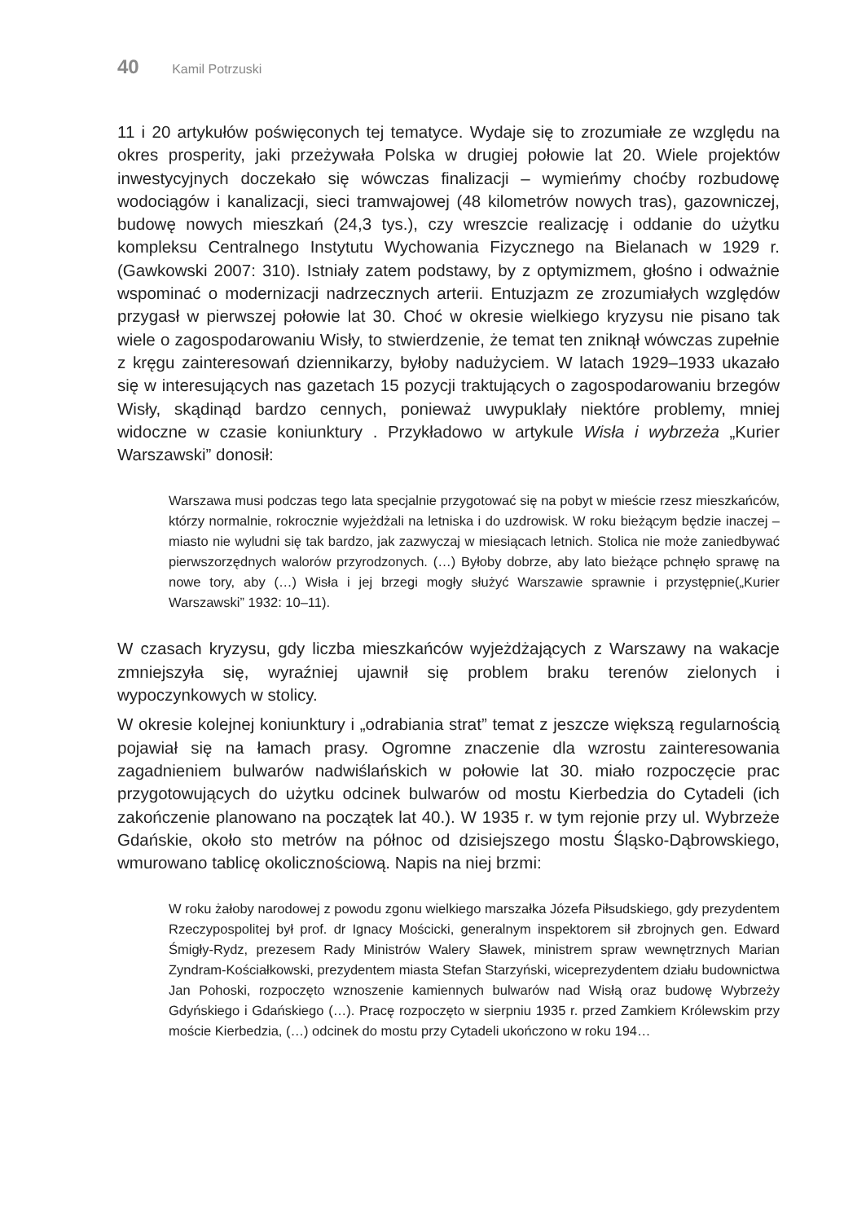40 Kamil Potrzuski
11 i 20 artykułów poświęconych tej tematyce. Wydaje się to zrozumiałe ze względu na okres prosperity, jaki przeżywała Polska w drugiej połowie lat 20. Wiele projektów inwestycyjnych doczekało się wówczas finalizacji – wymieńmy choćby rozbudowę wodociągów i kanalizacji, sieci tramwajowej (48 kilometrów nowych tras), gazowniczej, budowę nowych mieszkań (24,3 tys.), czy wreszcie realizację i oddanie do użytku kompleksu Centralnego Instytutu Wychowania Fizycznego na Bielanach w 1929 r. (Gawkowski 2007: 310). Istniały zatem podstawy, by z optymizmem, głośno i odważnie wspominać o modernizacji nadrzecznych arterii. Entuzjazm ze zrozumiałych względów przygasł w pierwszej połowie lat 30. Choć w okresie wielkiego kryzysu nie pisano tak wiele o zagospodarowaniu Wisły, to stwierdzenie, że temat ten zniknął wówczas zupełnie z kręgu zainteresowań dziennikarzy, byłoby nadużyciem. W latach 1929–1933 ukazało się w interesujących nas gazetach 15 pozycji traktujących o zagospodarowaniu brzegów Wisły, skądinąd bardzo cennych, ponieważ uwypuklały niektóre problemy, mniej widoczne w czasie koniunktury . Przykładowo w artykule Wisła i wybrzeża „Kurier Warszawski” donosił:
Warszawa musi podczas tego lata specjalnie przygotować się na pobyt w mieście rzesz mieszkańców, którzy normalnie, rokrocznie wyjeżdżali na letniska i do uzdrowisk. W roku bieżącym będzie inaczej – miasto nie wyludni się tak bardzo, jak zazwyczaj w miesiącach letnich. Stolica nie może zaniedbywać pierwszorzędnych walorów przyrodzonych. (…) Byłoby dobrze, aby lato bieżące pchnęło sprawę na nowe tory, aby (…) Wisła i jej brzegi mogły służyć Warszawie sprawnie i przystępnie(„Kurier Warszawski” 1932: 10–11).
W czasach kryzysu, gdy liczba mieszkańców wyjeżdżających z Warszawy na wakacje zmniejszyła się, wyraźniej ujawnił się problem braku terenów zielonych i wypoczynkowych w stolicy.
W okresie kolejnej koniunktury i „odrabiania strat” temat z jeszcze większą regularnością pojawiał się na łamach prasy. Ogromne znaczenie dla wzrostu zainteresowania zagadnieniem bulwarów nadwiślańskich w połowie lat 30. miało rozpoczęcie prac przygotowujących do użytku odcinek bulwarów od mostu Kierbedzia do Cytadeli (ich zakończenie planowano na początek lat 40.). W 1935 r. w tym rejonie przy ul. Wybrzeże Gdańskie, około sto metrów na północ od dzisiejszego mostu Śląsko-Dąbrowskiego, wmurowano tablicę okolicznościową. Napis na niej brzmi:
W roku żałoby narodowej z powodu zgonu wielkiego marszałka Józefa Piłsudskiego, gdy prezydentem Rzeczypospolitej był prof. dr Ignacy Mościcki, generalnym inspektorem sił zbrojnych gen. Edward Śmigły-Rydz, prezesem Rady Ministrów Walery Sławek, ministrem spraw wewnętrznych Marian Zyndram-Kościałkowski, prezydentem miasta Stefan Starzyński, wiceprezydentem działu budownictwa Jan Pohoski, rozpoczęto wznoszenie kamiennych bulwarów nad Wisłą oraz budowę Wybrzeży Gdyńskiego i Gdańskiego (…). Pracę rozpoczęto w sierpniu 1935 r. przed Zamkiem Królewskim przy moście Kierbedzia, (…) odcinek do mostu przy Cytadeli ukończono w roku 194…